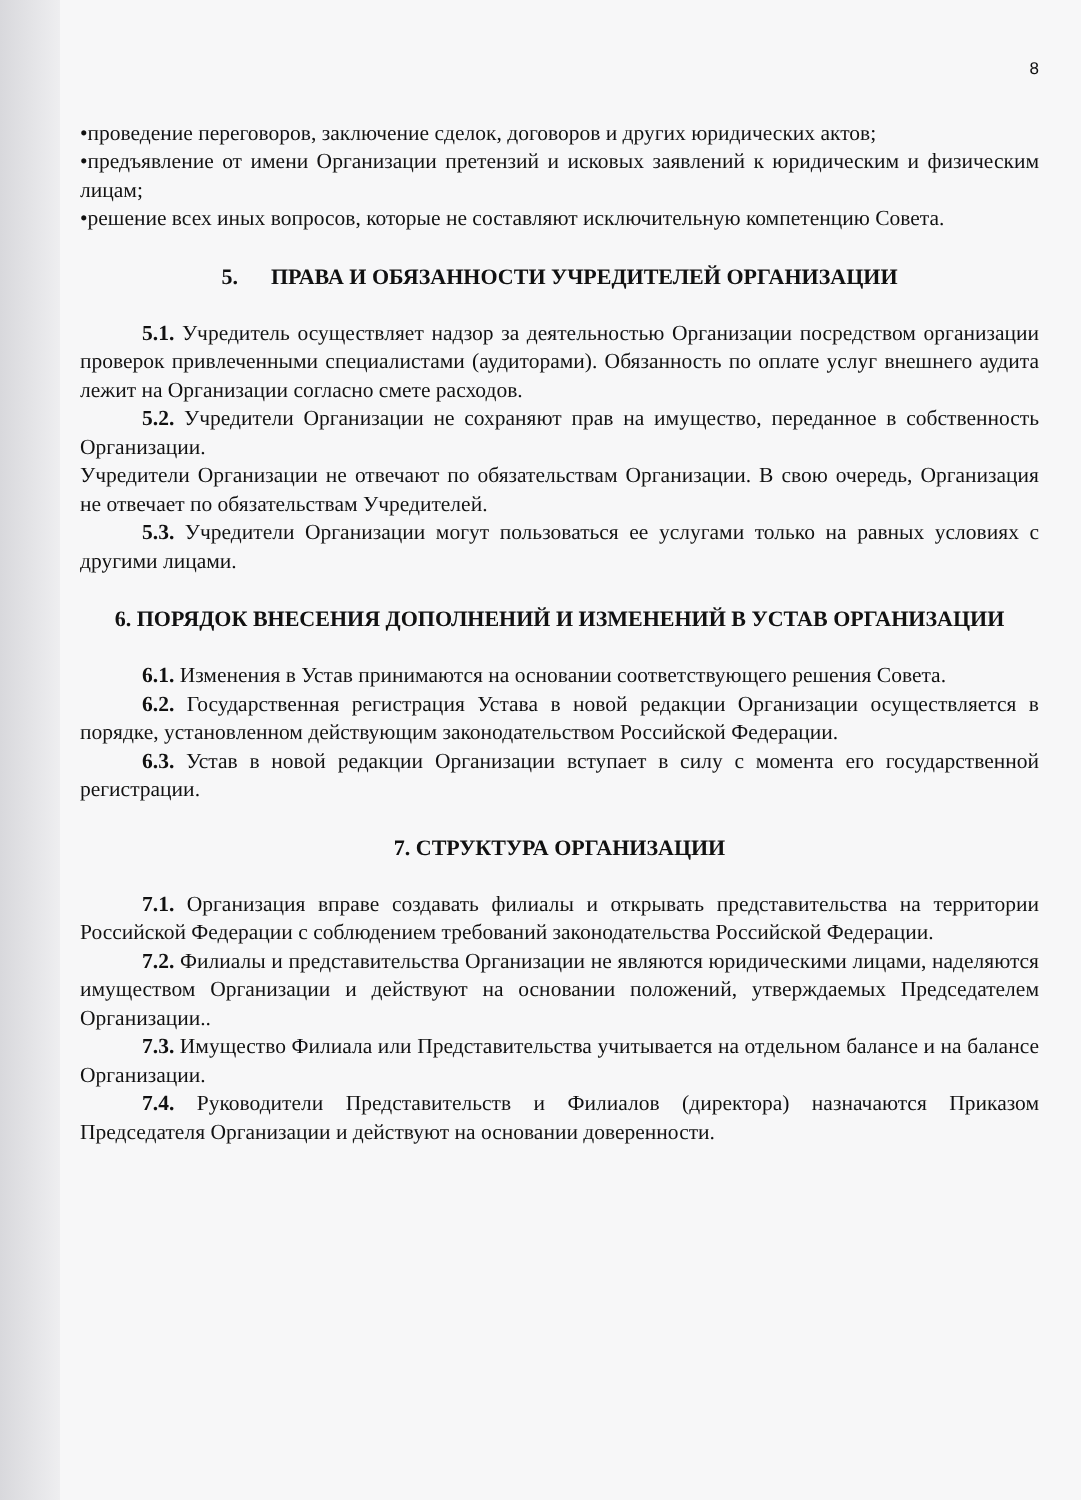8
•проведение переговоров, заключение сделок, договоров и других юридических актов;
•предъявление от имени Организации претензий и исковых заявлений к юридическим и физическим лицам;
•решение всех иных вопросов, которые не составляют исключительную компетенцию Совета.
5. ПРАВА И ОБЯЗАННОСТИ УЧРЕДИТЕЛЕЙ ОРГАНИЗАЦИИ
5.1. Учредитель осуществляет надзор за деятельностью Организации посредством организации проверок привлеченными специалистами (аудиторами). Обязанность по оплате услуг внешнего аудита лежит на Организации согласно смете расходов.
5.2. Учредители Организации не сохраняют прав на имущество, переданное в собственность Организации.
Учредители Организации не отвечают по обязательствам Организации. В свою очередь, Организация не отвечает по обязательствам Учредителей.
5.3. Учредители Организации могут пользоваться ее услугами только на равных условиях с другими лицами.
6. ПОРЯДОК ВНЕСЕНИЯ ДОПОЛНЕНИЙ И ИЗМЕНЕНИЙ В УСТАВ ОРГАНИЗАЦИИ
6.1. Изменения в Устав принимаются на основании соответствующего решения Совета.
6.2. Государственная регистрация Устава в новой редакции Организации осуществляется в порядке, установленном действующим законодательством Российской Федерации.
6.3. Устав в новой редакции Организации вступает в силу с момента его государственной регистрации.
7. СТРУКТУРА ОРГАНИЗАЦИИ
7.1. Организация вправе создавать филиалы и открывать представительства на территории Российской Федерации с соблюдением требований законодательства Российской Федерации.
7.2. Филиалы и представительства Организации не являются юридическими лицами, наделяются имуществом Организации и действуют на основании положений, утверждаемых Председателем Организации..
7.3. Имущество Филиала или Представительства учитывается на отдельном балансе и на балансе Организации.
7.4. Руководители Представительств и Филиалов (директора) назначаются Приказом Председателя Организации и действуют на основании доверенности.